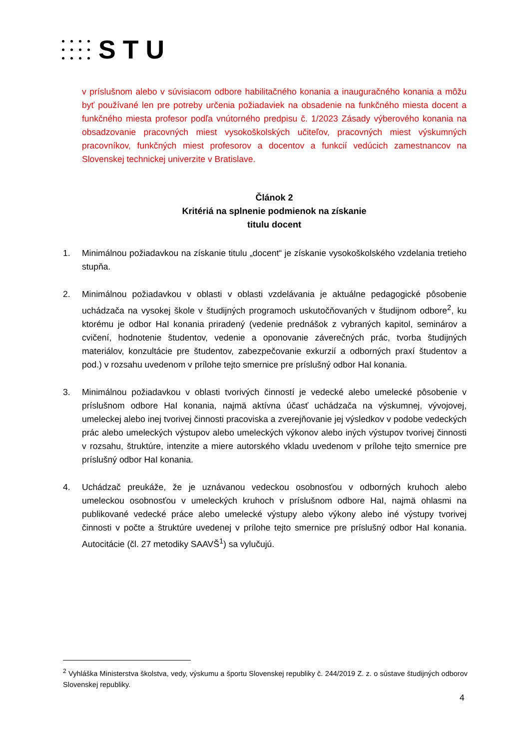STU
v príslušnom alebo v súvisiacom odbore habilitačného konania a inauguračného konania a môžu byť používané len pre potreby určenia požiadaviek na obsadenie na funkčného miesta docent a funkčného miesta profesor podľa vnútorného predpisu č. 1/2023 Zásady výberového konania na obsadzovanie pracovných miest vysokoškolských učiteľov, pracovných miest výskumných pracovníkov, funkčných miest profesorov a docentov a funkcií vedúcich zamestnancov na Slovenskej technickej univerzite v Bratislave.
Článok 2
Kritériá na splnenie podmienok na získanie
titulu docent
1. Minimálnou požiadavkou na získanie titulu „docent“ je získanie vysokoškolského vzdelania tretieho stupňa.
2. Minimálnou požiadavkou v oblasti v oblasti vzdelávania je aktuálne pedagogické pôsobenie uchádzača na vysokej škole v študijných programoch uskutočňovaných v študijnom odbore<sup>2</sup>, ku ktorému je odbor HaI konania priradený (vedenie prednášok z vybraných kapitol, seminárov a cvičení, hodnotenie študentov, vedenie a oponovanie záverečných prác, tvorba študijných materiálov, konzultácie pre študentov, zabezpečovanie exkurzií a odborných praxí študentov a pod.) v rozsahu uvedenom v prílohe tejto smernice pre príslušný odbor HaI konania.
3. Minimálnou požiadavkou v oblasti tvorivých činností je vedecké alebo umelecké pôsobenie v príslušnom odbore HaI konania, najmä aktívna účasť uchádzača na výskumnej, vývojovej, umeleckej alebo inej tvorivej činnosti pracoviska a zverejňovanie jej výsledkov v podobe vedeckých prác alebo umeleckých výstupov alebo umeleckých výkonov alebo iných výstupov tvorivej činnosti v rozsahu, štruktúre, intenzite a miere autorského vkladu uvedenom v prílohe tejto smernice pre príslušný odbor HaI konania.
4. Uchádzač preukáže, že je uznávanou vedeckou osobnosťou v odborných kruhoch alebo umeleckou osobnosťou v umeleckých kruhoch v príslušnom odbore HaI, najmä ohlasmi na publikované vedecké práce alebo umelecké výstupy alebo výkony alebo iné výstupy tvorivej činnosti v počte a štruktúre uvedenej v prílohe tejto smernice pre príslušný odbor HaI konania. Autocitácie (čl. 27 metodiky SAAVŠ<sup>1</sup>) sa vylučujú.
<sup>2</sup> Vyhláška Ministerstva školstva, vedy, výskumu a športu Slovenskej republiky č. 244/2019 Z. z. o sústave študijných odborov Slovenskej republiky.
4